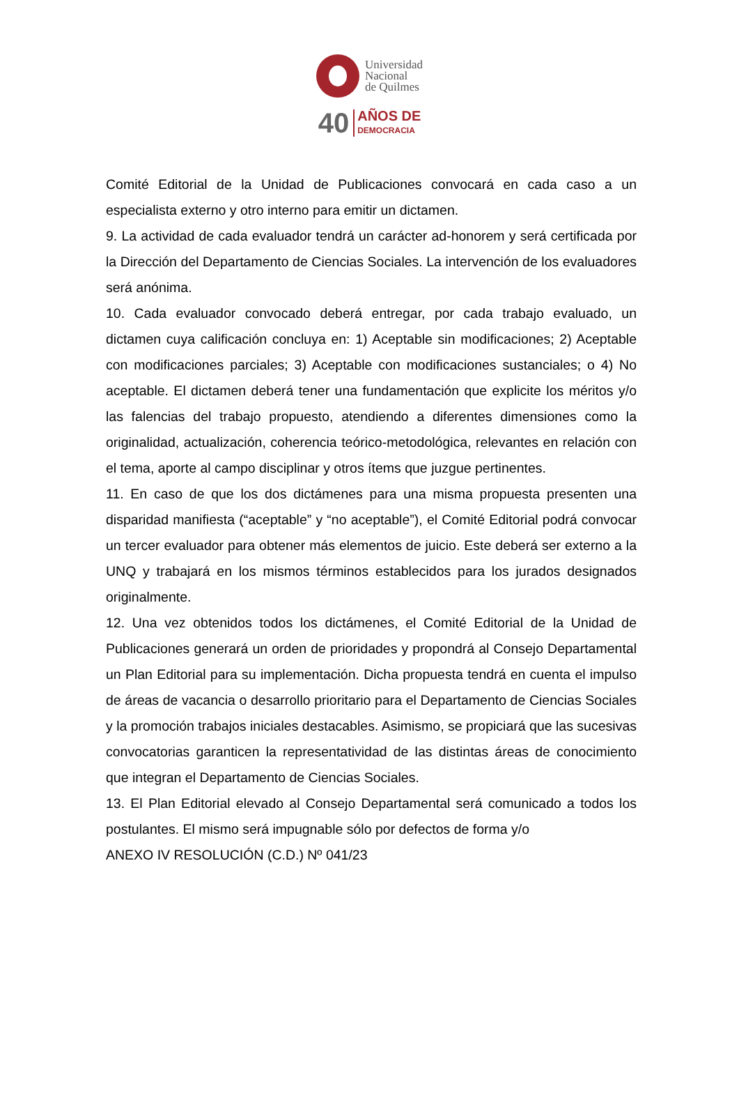Universidad
Nacional
de Quilmes
40 AÑOS DE
DEMOCRACIA
Comité Editorial de la Unidad de Publicaciones convocará en cada caso a un especialista externo y otro interno para emitir un dictamen.
9. La actividad de cada evaluador tendrá un carácter ad-honorem y será certificada por la Dirección del Departamento de Ciencias Sociales. La intervención de los evaluadores será anónima.
10. Cada evaluador convocado deberá entregar, por cada trabajo evaluado, un dictamen cuya calificación concluya en: 1) Aceptable sin modificaciones; 2) Aceptable con modificaciones parciales; 3) Aceptable con modificaciones sustanciales; o 4) No aceptable. El dictamen deberá tener una fundamentación que explicite los méritos y/o las falencias del trabajo propuesto, atendiendo a diferentes dimensiones como la originalidad, actualización, coherencia teórico-metodológica, relevantes en relación con el tema, aporte al campo disciplinar y otros ítems que juzgue pertinentes.
11. En caso de que los dos dictámenes para una misma propuesta presenten una disparidad manifiesta (“aceptable” y “no aceptable”), el Comité Editorial podrá convocar un tercer evaluador para obtener más elementos de juicio. Este deberá ser externo a la UNQ y trabajará en los mismos términos establecidos para los jurados designados originalmente.
12. Una vez obtenidos todos los dictámenes, el Comité Editorial de la Unidad de Publicaciones generará un orden de prioridades y propondrá al Consejo Departamental un Plan Editorial para su implementación. Dicha propuesta tendrá en cuenta el impulso de áreas de vacancia o desarrollo prioritario para el Departamento de Ciencias Sociales y la promoción trabajos iniciales destacables. Asimismo, se propiciará que las sucesivas convocatorias garanticen la representatividad de las distintas áreas de conocimiento que integran el Departamento de Ciencias Sociales.
13. El Plan Editorial elevado al Consejo Departamental será comunicado a todos los postulantes. El mismo será impugnable sólo por defectos de forma y/o
ANEXO IV RESOLUCIÓN (C.D.) Nº 041/23